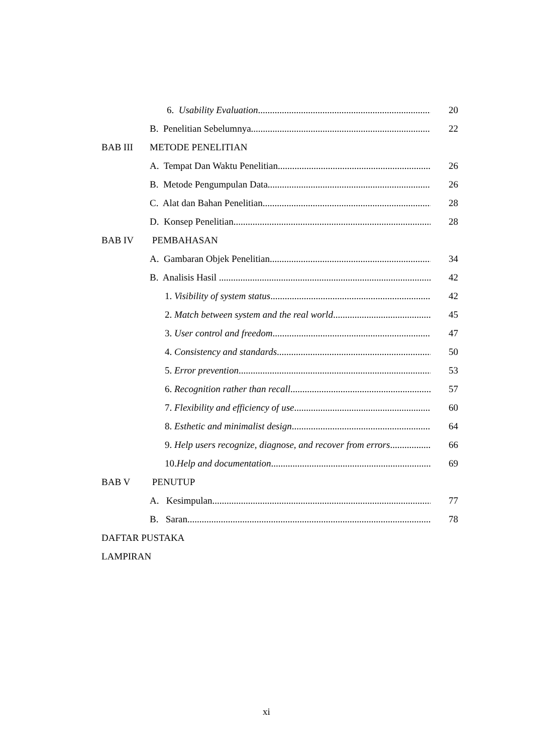6. Usability Evaluation 20
B. Penelitian Sebelumnya 22
BAB III METODE PENELITIAN
A. Tempat Dan Waktu Penelitian 26
B. Metode Pengumpulan Data 26
C. Alat dan Bahan Penelitian 28
D. Konsep Penelitian 28
BAB IV PEMBAHASAN
A. Gambaran Objek Penelitian 34
B. Analisis Hasil 42
1. Visibility of system status 42
2. Match between system and the real world 45
3. User control and freedom 47
4. Consistency and standards 50
5. Error prevention 53
6. Recognition rather than recall 57
7. Flexibility and efficiency of use 60
8. Esthetic and minimalist design 64
9. Help users recognize, diagnose, and recover from errors 66
10. Help and documentation 69
BAB V PENUTUP
A. Kesimpulan 77
B. Saran 78
DAFTAR PUSTAKA
LAMPIRAN
xi